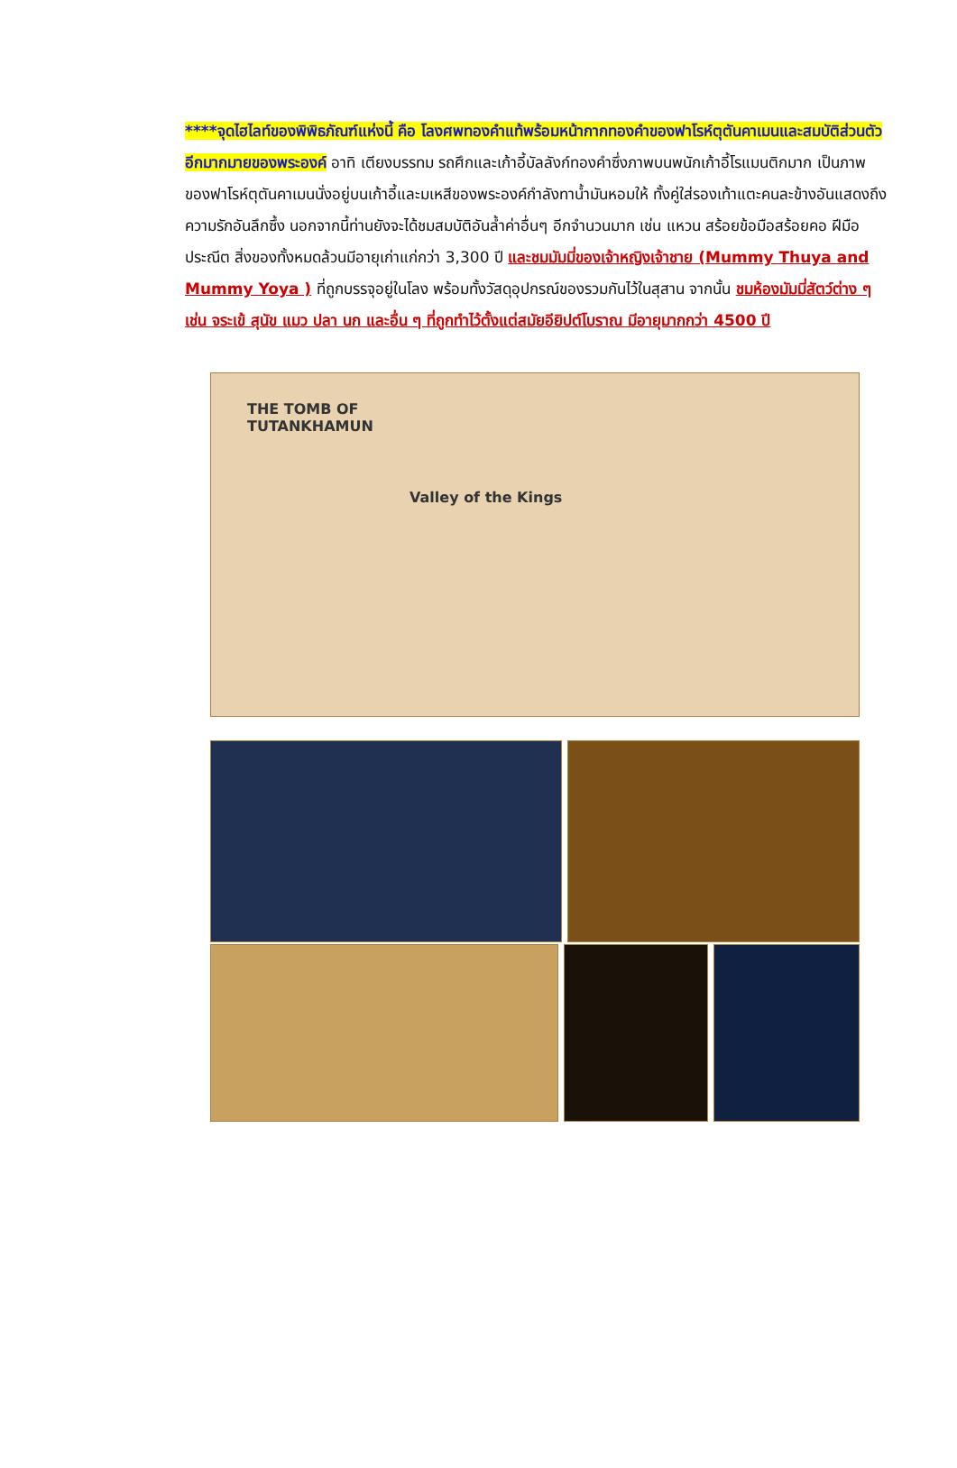****จุดไฮไลท์ของพิพิธภัณฑ์แห่งนี้ คือ โลงศพทองคำแท้พร้อมหน้ากากทองคำของฟาโรห์ตุตันคาเมนและสมบัติส่วนตัวอีกมากมายของพระองค์ อาทิ เตียงบรรทม รถศึกและเก้าอี้บัลลังก์ทองคำซึ่งภาพบนพนักเก้าอี้โรแมนติกมาก เป็นภาพของฟาโรห์ตุตันคาเมนนั่งอยู่บนเก้าอี้และมเหสีของพระองค์กำลังทาน้ำมันหอมให้ ทั้งคู่ใส่รองเท้าแตะคนละข้างอันแสดงถึงความรักอันลึกซึ้ง นอกจากนี้ท่านยังจะได้ชมสมบัติอันล้ำค่าอื่นๆ อีกจำนวนมาก เช่น แหวน สร้อยข้อมือสร้อยคอ ฝีมือประณีต สิ่งของทั้งหมดล้วนมีอายุเก่าแก่กว่า 3,300 ปี และชมมัมมี่ของเจ้าหญิงเจ้าชาย (Mummy Thuya and Mummy Yoya ) ที่ถูกบรรจุอยู่ในโลง พร้อมทั้งวัสดุอุปกรณ์ของรวมกันไว้ในสุสาน จากนั้น ชมห้องมัมมี่สัตว์ต่าง ๆ เช่น จระเข้ สุนัข แมว ปลา นก และอื่น ๆ ที่ถูกทำไว้ตั้งแต่สมัยอียิปต์โบราณ มีอายุมากกว่า 4500 ปี
THE TOMB OF
TUTANKHAMUN
Valley of the Kings